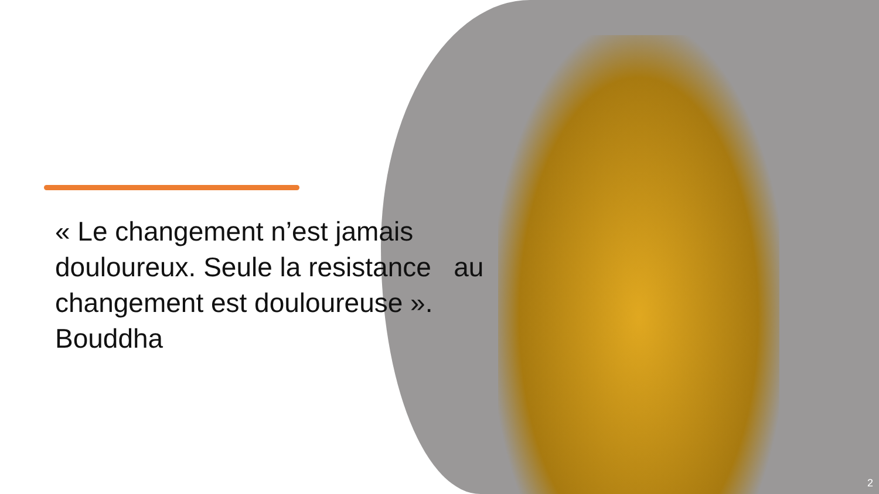« Le changement n’est jamais douloureux. Seule la resistance au changement est douloureuse ».
Bouddha
2